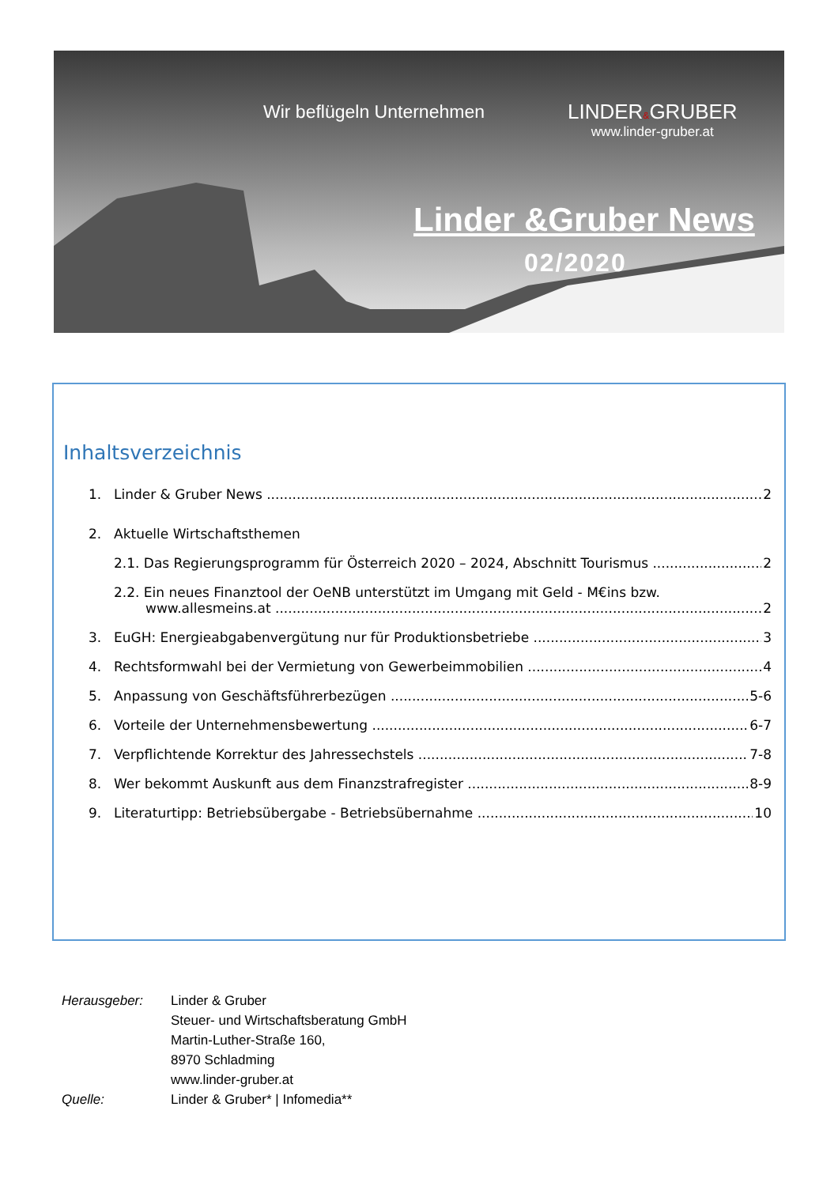Wir beflügeln Unternehmen
LINDER&GRUBER
www.linder-gruber.at
Linder &Gruber News
02/2020
Inhaltsverzeichnis
1. Linder & Gruber News 2
2. Aktuelle Wirtschaftsthemen
2.1. Das Regierungsprogramm für Österreich 2020 – 2024, Abschnitt Tourismus 2
2.2. Ein neues Finanztool der OeNB unterstützt im Umgang mit Geld - M€ins bzw.
www.allesmeins.at 2
3. EuGH: Energieabgabenvergütung nur für Produktionsbetriebe 3
4. Rechtsformwahl bei der Vermietung von Gewerbeimmobilien 4
5. Anpassung von Geschäftsführerbezügen 5-6
6. Vorteile der Unternehmensbewertung 6-7
7. Verpflichtende Korrektur des Jahressechstels 7-8
8. Wer bekommt Auskunft aus dem Finanzstrafregister 8-9
9. Literaturtipp: Betriebsübergabe - Betriebsübernahme 10
Herausgeber:
Linder & Gruber
Steuer- und Wirtschaftsberatung GmbH
Martin-Luther-Straße 160,
8970 Schladming
www.linder-gruber.at
Quelle:
Linder & Gruber* | Infomedia**